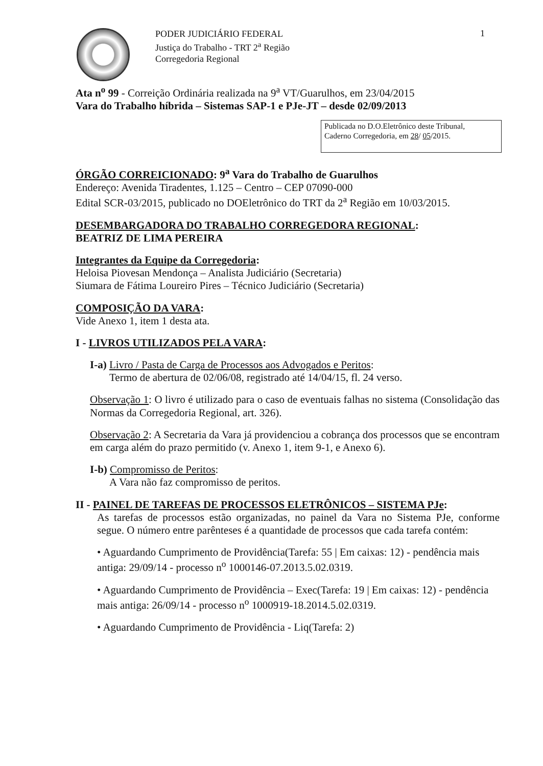PODER JUDICIÁRIO FEDERAL
Justiça do Trabalho - TRT 2<sup>a</sup> Região
Corregedoria Regional
1
Ata n<sup>o</sup> 99 - Correição Ordinária realizada na 9<sup>a</sup> VT/Guarulhos, em 23/04/2015
Vara do Trabalho híbrida – Sistemas SAP-1 e PJe-JT – desde 02/09/2013
Publicada no D.O.Eletrônico deste Tribunal,
Caderno Corregedoria, em 28/ 05/2015.
ÓRGÃO CORREICIONADO: 9<sup>a</sup> Vara do Trabalho de Guarulhos
Endereço: Avenida Tiradentes, 1.125 – Centro – CEP 07090-000
Edital SCR-03/2015, publicado no DOEletrônico do TRT da 2<sup>a</sup> Região em 10/03/2015.
DESEMBARGADORA DO TRABALHO CORREGEDORA REGIONAL:
BEATRIZ DE LIMA PEREIRA
Integrantes da Equipe da Corregedoria:
Heloisa Piovesan Mendonça – Analista Judiciário (Secretaria)
Siumara de Fátima Loureiro Pires – Técnico Judiciário (Secretaria)
COMPOSIÇÃO DA VARA:
Vide Anexo 1, item 1 desta ata.
I - LIVROS UTILIZADOS PELA VARA:
I-a) Livro / Pasta de Carga de Processos aos Advogados e Peritos:
Termo de abertura de 02/06/08, registrado até 14/04/15, fl. 24 verso.
Observação 1: O livro é utilizado para o caso de eventuais falhas no sistema (Consolidação das Normas da Corregedoria Regional, art. 326).
Observação 2: A Secretaria da Vara já providenciou a cobrança dos processos que se encontram em carga além do prazo permitido (v. Anexo 1, item 9-1, e Anexo 6).
I-b) Compromisso de Peritos:
A Vara não faz compromisso de peritos.
II - PAINEL DE TAREFAS DE PROCESSOS ELETRÔNICOS – SISTEMA PJe:
As tarefas de processos estão organizadas, no painel da Vara no Sistema PJe, conforme segue. O número entre parênteses é a quantidade de processos que cada tarefa contém:
• Aguardando Cumprimento de Providência(Tarefa: 55 | Em caixas: 12) - pendência mais antiga: 29/09/14 - processo n<sup>o</sup> 1000146-07.2013.5.02.0319.
• Aguardando Cumprimento de Providência – Exec(Tarefa: 19 | Em caixas: 12) - pendência mais antiga: 26/09/14 - processo n<sup>o</sup> 1000919-18.2014.5.02.0319.
• Aguardando Cumprimento de Providência - Liq(Tarefa: 2)